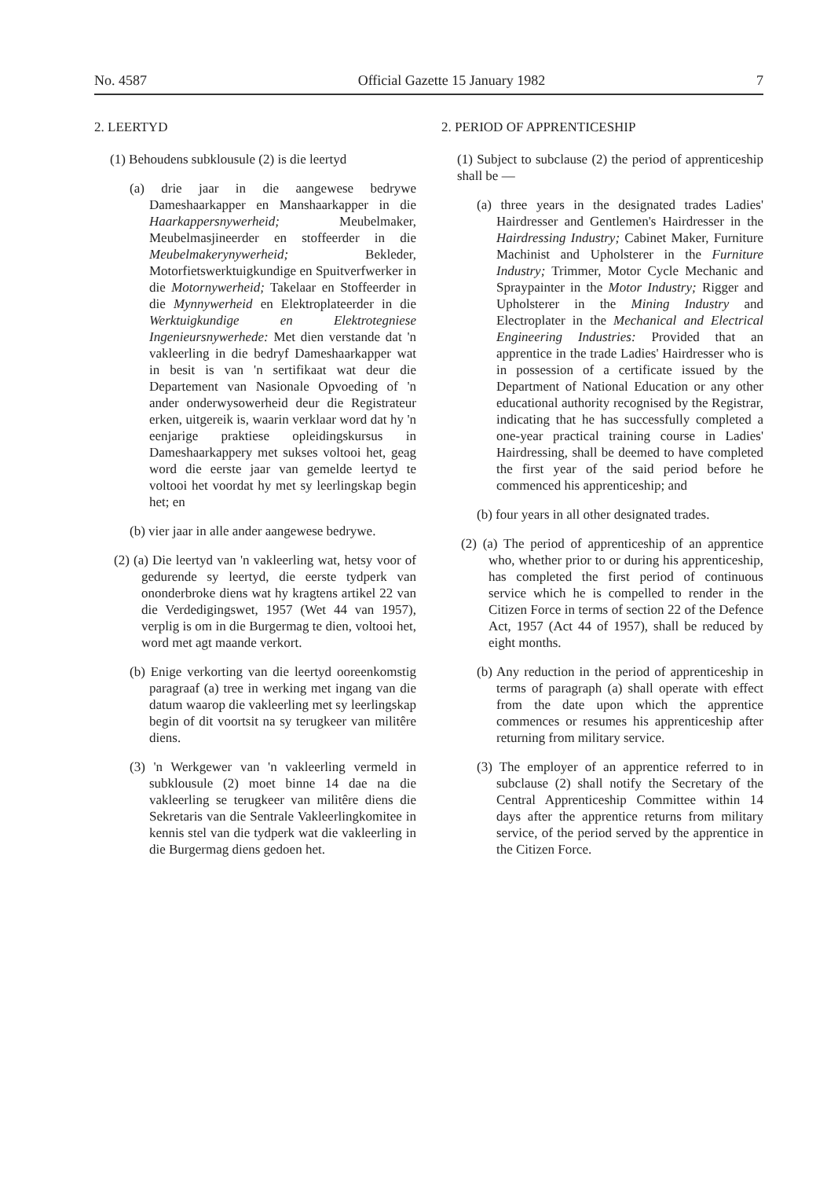No. 4587 Official Gazette 15 January 1982 7
2. LEERTYD
(1) Behoudens subklousule (2) is die leertyd
(a) drie jaar in die aangewese bedrywe Dameshaarkapper en Manshaarkapper in die Haarkappersnywerheid; Meubelmaker, Meubelmasjineerder en stoffeerder in die Meubelmakerynywerheid; Bekleder, Motorfietswerktuigkundige en Spuitverfwerker in die Motornywerheid; Takelaar en Stoffeerder in die Mynnywerheid en Elektroplateerder in die Werktuigkundige en Elektrotegniese Ingenieursnywerhede: Met dien verstande dat 'n vakleerling in die bedryf Dameshaarkapper wat in besit is van 'n sertifikaat wat deur die Departement van Nasionale Opvoeding of 'n ander onderwysowerheid deur die Registrateur erken, uitgereik is, waarin verklaar word dat hy 'n eenjarige praktiese opleidingskursus in Dameshaarkappery met sukses voltooi het, geag word die eerste jaar van gemelde leertyd te voltooi het voordat hy met sy leerlingskap begin het; en
(b) vier jaar in alle ander aangewese bedrywe.
(2) (a) Die leertyd van 'n vakleerling wat, hetsy voor of gedurende sy leertyd, die eerste tydperk van ononderbroke diens wat hy kragtens artikel 22 van die Verdedigingswet, 1957 (Wet 44 van 1957), verplig is om in die Burgermag te dien, voltooi het, word met agt maande verkort.
(b) Enige verkorting van die leertyd ooreenkomstig paragraaf (a) tree in werking met ingang van die datum waarop die vakleerling met sy leerlingskap begin of dit voortsit na sy terugkeer van militêre diens.
(3) 'n Werkgewer van 'n vakleerling vermeld in subklousule (2) moet binne 14 dae na die vakleerling se terugkeer van militêre diens die Sekretaris van die Sentrale Vakleerlingkomitee in kennis stel van die tydperk wat die vakleerling in die Burgermag diens gedoen het.
2. PERIOD OF APPRENTICESHIP
(1) Subject to subclause (2) the period of apprenticeship shall be —
(a) three years in the designated trades Ladies' Hairdresser and Gentlemen's Hairdresser in the Hairdressing Industry; Cabinet Maker, Furniture Machinist and Upholsterer in the Furniture Industry; Trimmer, Motor Cycle Mechanic and Spraypainter in the Motor Industry; Rigger and Upholsterer in the Mining Industry and Electroplater in the Mechanical and Electrical Engineering Industries: Provided that an apprentice in the trade Ladies' Hairdresser who is in possession of a certificate issued by the Department of National Education or any other educational authority recognised by the Registrar, indicating that he has successfully completed a one-year practical training course in Ladies' Hairdressing, shall be deemed to have completed the first year of the said period before he commenced his apprenticeship; and
(b) four years in all other designated trades.
(2) (a) The period of apprenticeship of an apprentice who, whether prior to or during his apprenticeship, has completed the first period of continuous service which he is compelled to render in the Citizen Force in terms of section 22 of the Defence Act, 1957 (Act 44 of 1957), shall be reduced by eight months.
(b) Any reduction in the period of apprenticeship in terms of paragraph (a) shall operate with effect from the date upon which the apprentice commences or resumes his apprenticeship after returning from military service.
(3) The employer of an apprentice referred to in subclause (2) shall notify the Secretary of the Central Apprenticeship Committee within 14 days after the apprentice returns from military service, of the period served by the apprentice in the Citizen Force.